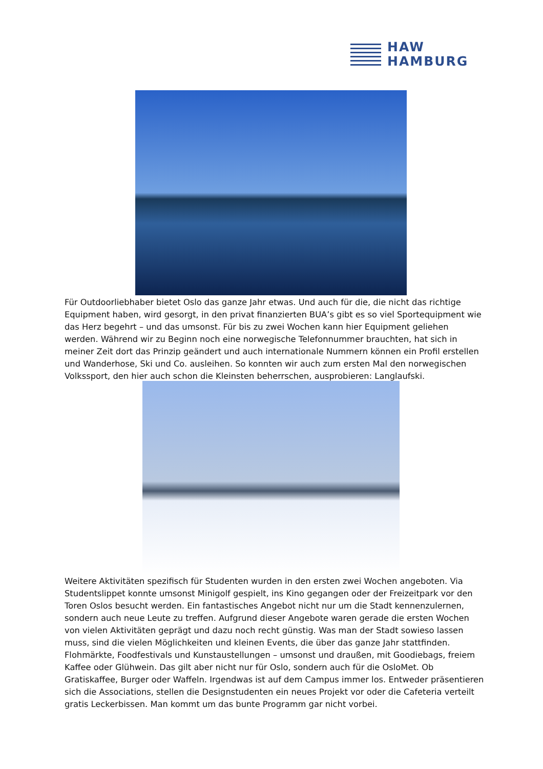HAW
HAMBURG
Für Outdoorliebhaber bietet Oslo das ganze Jahr etwas. Und auch für die, die nicht das richtige Equipment haben, wird gesorgt, in den privat finanzierten BUA’s gibt es so viel Sportequipment wie das Herz begehrt – und das umsonst. Für bis zu zwei Wochen kann hier Equipment geliehen werden. Während wir zu Beginn noch eine norwegische Telefonnummer brauchten, hat sich in meiner Zeit dort das Prinzip geändert und auch internationale Nummern können ein Profil erstellen und Wanderhose, Ski und Co. ausleihen. So konnten wir auch zum ersten Mal den norwegischen Volkssport, den hier auch schon die Kleinsten beherrschen, ausprobieren: Langlaufski.
Weitere Aktivitäten spezifisch für Studenten wurden in den ersten zwei Wochen angeboten. Via Studentslippet konnte umsonst Minigolf gespielt, ins Kino gegangen oder der Freizeitpark vor den Toren Oslos besucht werden. Ein fantastisches Angebot nicht nur um die Stadt kennenzulernen, sondern auch neue Leute zu treffen. Aufgrund dieser Angebote waren gerade die ersten Wochen von vielen Aktivitäten geprägt und dazu noch recht günstig. Was man der Stadt sowieso lassen muss, sind die vielen Möglichkeiten und kleinen Events, die über das ganze Jahr stattfinden. Flohmärkte, Foodfestivals und Kunstaustellungen – umsonst und draußen, mit Goodiebags, freiem Kaffee oder Glühwein. Das gilt aber nicht nur für Oslo, sondern auch für die OsloMet. Ob Gratiskaffee, Burger oder Waffeln. Irgendwas ist auf dem Campus immer los. Entweder präsentieren sich die Associations, stellen die Designstudenten ein neues Projekt vor oder die Cafeteria verteilt gratis Leckerbissen. Man kommt um das bunte Programm gar nicht vorbei.